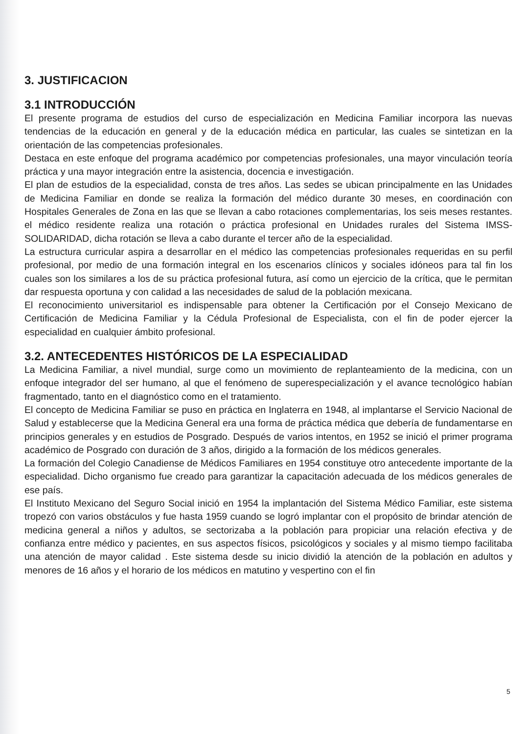3. JUSTIFICACION
3.1 INTRODUCCIÓN
El presente programa de estudios del curso de especialización en Medicina Familiar incorpora las nuevas tendencias de la educación en general y de la educación médica en particular, las cuales se sintetizan en la orientación de las competencias profesionales.
Destaca en este enfoque del programa académico por competencias profesionales, una mayor vinculación teoría práctica y una mayor integración entre la asistencia, docencia e investigación.
El plan de estudios de la especialidad, consta de tres años. Las sedes se ubican principalmente en las Unidades de Medicina Familiar en donde se realiza la formación del médico durante 30 meses, en coordinación con Hospitales Generales de Zona en las que se llevan a cabo rotaciones complementarias, los seis meses restantes. el médico residente realiza una rotación o práctica profesional en Unidades rurales del Sistema IMSS-SOLIDARIDAD, dicha rotación se lleva a cabo durante el tercer año de la especialidad.
La estructura curricular aspira a desarrollar en el médico las competencias profesionales requeridas en su perfil profesional, por medio de una formación integral en los escenarios clínicos y sociales idóneos para tal fin los cuales son los similares a los de su práctica profesional futura, así como un ejercicio de la crítica, que le permitan dar respuesta oportuna y con calidad a las necesidades de salud de la población mexicana.
El reconocimiento universitariol es indispensable para obtener la Certificación por el Consejo Mexicano de Certificación de Medicina Familiar y la Cédula Profesional de Especialista, con el fin de poder ejercer la especialidad en cualquier ámbito profesional.
3.2. ANTECEDENTES HISTÓRICOS DE LA ESPECIALIDAD
La Medicina Familiar, a nivel mundial, surge como un movimiento de replanteamiento de la medicina, con un enfoque integrador del ser humano, al que el fenómeno de superespecialización y el avance tecnológico habían fragmentado, tanto en el diagnóstico como en el tratamiento.
El concepto de Medicina Familiar se puso en práctica en Inglaterra en 1948, al implantarse el Servicio Nacional de Salud y establecerse que la Medicina General era una forma de práctica médica que debería de fundamentarse en principios generales y en estudios de Posgrado. Después de varios intentos, en 1952 se inició el primer programa académico de Posgrado con duración de 3 años, dirigido a la formación de los médicos generales.
La formación del Colegio Canadiense de Médicos Familiares en 1954 constituye otro antecedente importante de la especialidad. Dicho organismo fue creado para garantizar la capacitación adecuada de los médicos generales de ese país.
El Instituto Mexicano del Seguro Social inició en 1954 la implantación del Sistema Médico Familiar, este sistema tropezó con varios obstáculos y fue hasta 1959 cuando se logró implantar con el propósito de brindar atención de medicina general a niños y adultos, se sectorizaba a la población para propiciar una relación efectiva y de confianza entre médico y pacientes, en sus aspectos físicos, psicológicos y sociales y al mismo tiempo facilitaba una atención de mayor calidad . Este sistema desde su inicio dividió la atención de la población en adultos y menores de 16 años y el horario de los médicos en matutino y vespertino con el fin
5